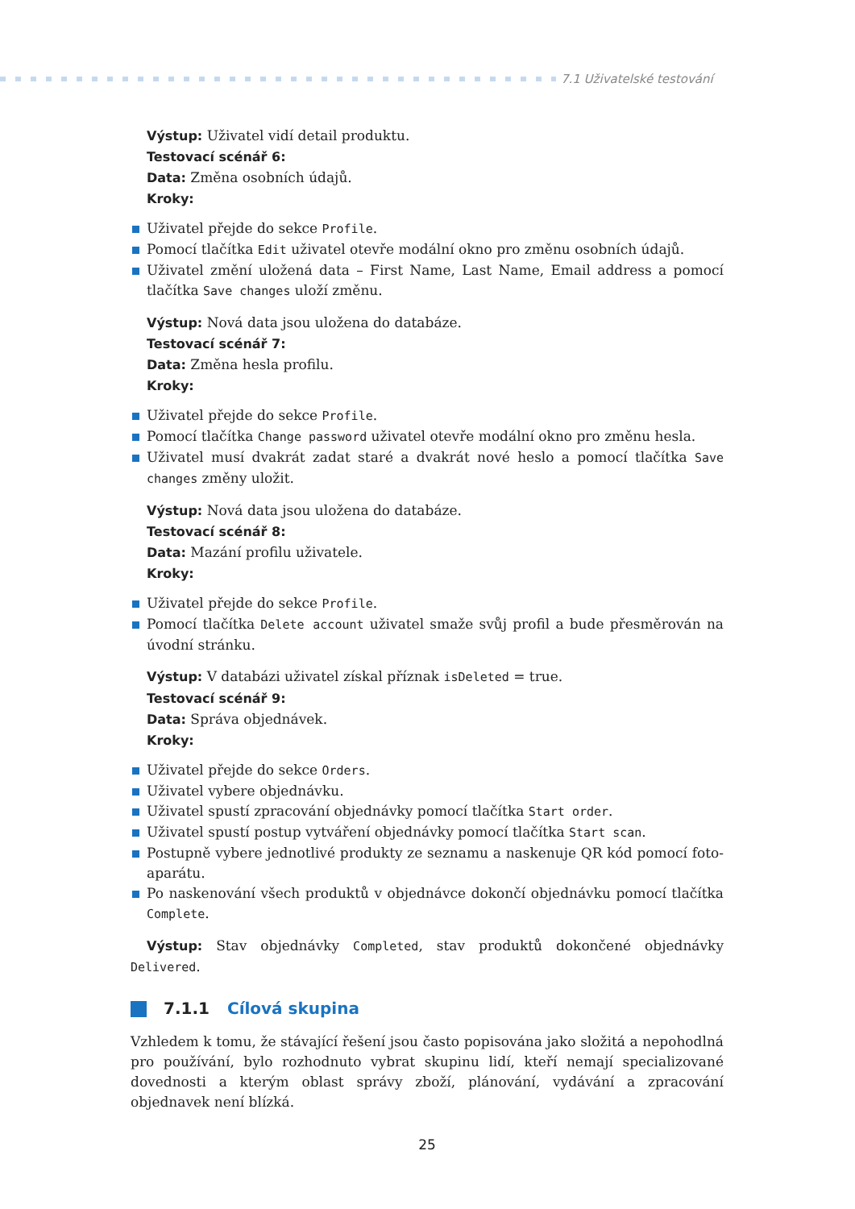7.1 Uživatelské testování
Výstup: Uživatel vidí detail produktu.
Testovací scénář 6:
Data: Změna osobních údajů.
Kroky:
Uživatel přejde do sekce Profile.
Pomocí tlačítka Edit uživatel otevře modální okno pro změnu osobních údajů.
Uživatel změní uložená data – First Name, Last Name, Email address a pomocí tlačítka Save changes uloží změnu.
Výstup: Nová data jsou uložena do databáze.
Testovací scénář 7:
Data: Změna hesla profilu.
Kroky:
Uživatel přejde do sekce Profile.
Pomocí tlačítka Change password uživatel otevře modální okno pro změnu hesla.
Uživatel musí dvakrát zadat staré a dvakrát nové heslo a pomocí tlačítka Save changes změny uložit.
Výstup: Nová data jsou uložena do databáze.
Testovací scénář 8:
Data: Mazání profilu uživatele.
Kroky:
Uživatel přejde do sekce Profile.
Pomocí tlačítka Delete account uživatel smaže svůj profil a bude přesměrován na úvodní stránku.
Výstup: V databázi uživatel získal příznak isDeleted = true.
Testovací scénář 9:
Data: Správa objednávek.
Kroky:
Uživatel přejde do sekce Orders.
Uživatel vybere objednávku.
Uživatel spustí zpracování objednávky pomocí tlačítka Start order.
Uživatel spustí postup vytváření objednávky pomocí tlačítka Start scan.
Postupně vybere jednotlivé produkty ze seznamu a naskenuje QR kód pomocí foto-aparátu.
Po naskenování všech produktů v objednávce dokončí objednávku pomocí tlačítka Complete.
Výstup: Stav objednávky Completed, stav produktů dokončené objednávky Delivered.
7.1.1 Cílová skupina
Vzhledem k tomu, že stávající řešení jsou často popisována jako složitá a nepohodlná pro používání, bylo rozhodnuto vybrat skupinu lidí, kteří nemají specializované dovednosti a kterým oblast správy zboží, plánování, vydávání a zpracování objednavek není blízká.
25